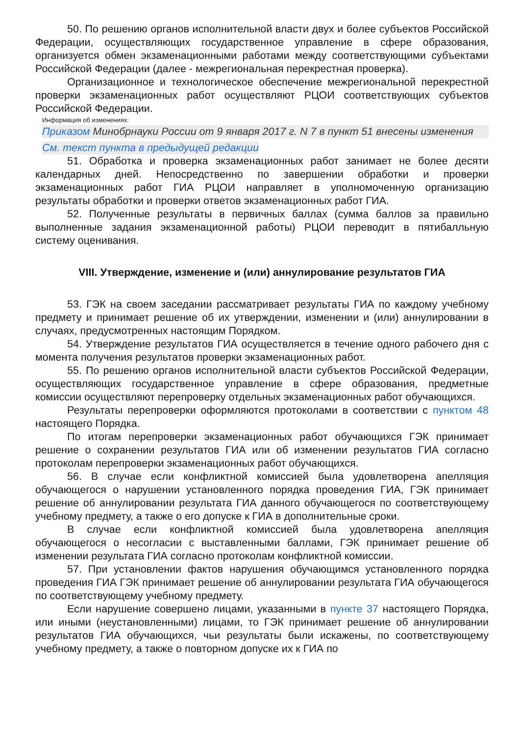50. По решению органов исполнительной власти двух и более субъектов Российской Федерации, осуществляющих государственное управление в сфере образования, организуется обмен экзаменационными работами между соответствующими субъектами Российской Федерации (далее - межрегиональная перекрестная проверка).
Организационное и технологическое обеспечение межрегиональной перекрестной проверки экзаменационных работ осуществляют РЦОИ соответствующих субъектов Российской Федерации.
Информация об изменениях:
Приказом Минобрнауки России от 9 января 2017 г. N 7 в пункт 51 внесены изменения
См. текст пункта в предыдущей редакции
51. Обработка и проверка экзаменационных работ занимает не более десяти календарных дней. Непосредственно по завершении обработки и проверки экзаменационных работ ГИА РЦОИ направляет в уполномоченную организацию результаты обработки и проверки ответов экзаменационных работ ГИА.
52. Полученные результаты в первичных баллах (сумма баллов за правильно выполненные задания экзаменационной работы) РЦОИ переводит в пятибалльную систему оценивания.
VIII. Утверждение, изменение и (или) аннулирование результатов ГИА
53. ГЭК на своем заседании рассматривает результаты ГИА по каждому учебному предмету и принимает решение об их утверждении, изменении и (или) аннулировании в случаях, предусмотренных настоящим Порядком.
54. Утверждение результатов ГИА осуществляется в течение одного рабочего дня с момента получения результатов проверки экзаменационных работ.
55. По решению органов исполнительной власти субъектов Российской Федерации, осуществляющих государственное управление в сфере образования, предметные комиссии осуществляют перепроверку отдельных экзаменационных работ обучающихся.
Результаты перепроверки оформляются протоколами в соответствии с пунктом 48 настоящего Порядка.
По итогам перепроверки экзаменационных работ обучающихся ГЭК принимает решение о сохранении результатов ГИА или об изменении результатов ГИА согласно протоколам перепроверки экзаменационных работ обучающихся.
56. В случае если конфликтной комиссией была удовлетворена апелляция обучающегося о нарушении установленного порядка проведения ГИА, ГЭК принимает решение об аннулировании результата ГИА данного обучающегося по соответствующему учебному предмету, а также о его допуске к ГИА в дополнительные сроки.
В случае если конфликтной комиссией была удовлетворена апелляция обучающегося о несогласии с выставленными баллами, ГЭК принимает решение об изменении результата ГИА согласно протоколам конфликтной комиссии.
57. При установлении фактов нарушения обучающимся установленного порядка проведения ГИА ГЭК принимает решение об аннулировании результата ГИА обучающегося по соответствующему учебному предмету.
Если нарушение совершено лицами, указанными в пункте 37 настоящего Порядка, или иными (неустановленными) лицами, то ГЭК принимает решение об аннулировании результатов ГИА обучающихся, чьи результаты были искажены, по соответствующему учебному предмету, а также о повторном допуске их к ГИА по